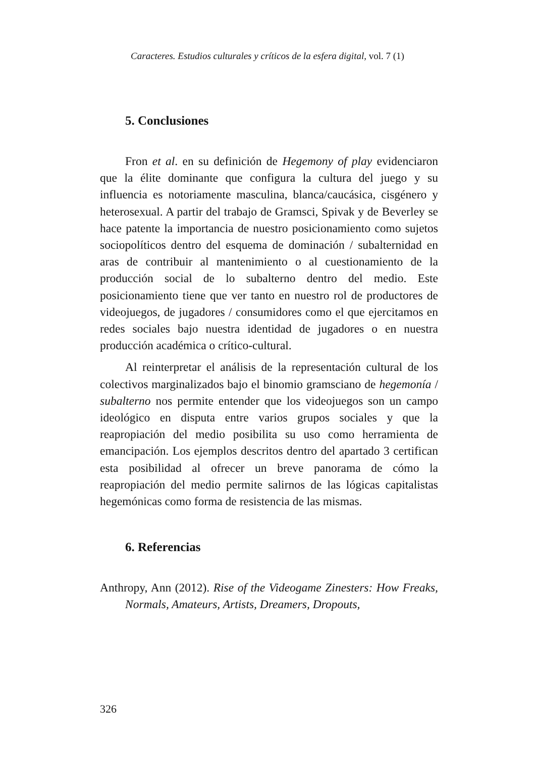Caracteres. Estudios culturales y críticos de la esfera digital, vol. 7 (1)
5. Conclusiones
Fron et al. en su definición de Hegemony of play evidenciaron que la élite dominante que configura la cultura del juego y su influencia es notoriamente masculina, blanca/caucásica, cisgénero y heterosexual. A partir del trabajo de Gramsci, Spivak y de Beverley se hace patente la importancia de nuestro posicionamiento como sujetos sociopolíticos dentro del esquema de dominación / subalternidad en aras de contribuir al mantenimiento o al cuestionamiento de la producción social de lo subalterno dentro del medio. Este posicionamiento tiene que ver tanto en nuestro rol de productores de videojuegos, de jugadores / consumidores como el que ejercitamos en redes sociales bajo nuestra identidad de jugadores o en nuestra producción académica o crítico-cultural.
Al reinterpretar el análisis de la representación cultural de los colectivos marginalizados bajo el binomio gramsciano de hegemonía / subalterno nos permite entender que los videojuegos son un campo ideológico en disputa entre varios grupos sociales y que la reapropiación del medio posibilita su uso como herramienta de emancipación. Los ejemplos descritos dentro del apartado 3 certifican esta posibilidad al ofrecer un breve panorama de cómo la reapropiación del medio permite salirnos de las lógicas capitalistas hegemónicas como forma de resistencia de las mismas.
6. Referencias
Anthropy, Ann (2012). Rise of the Videogame Zinesters: How Freaks, Normals, Amateurs, Artists, Dreamers, Dropouts,
326